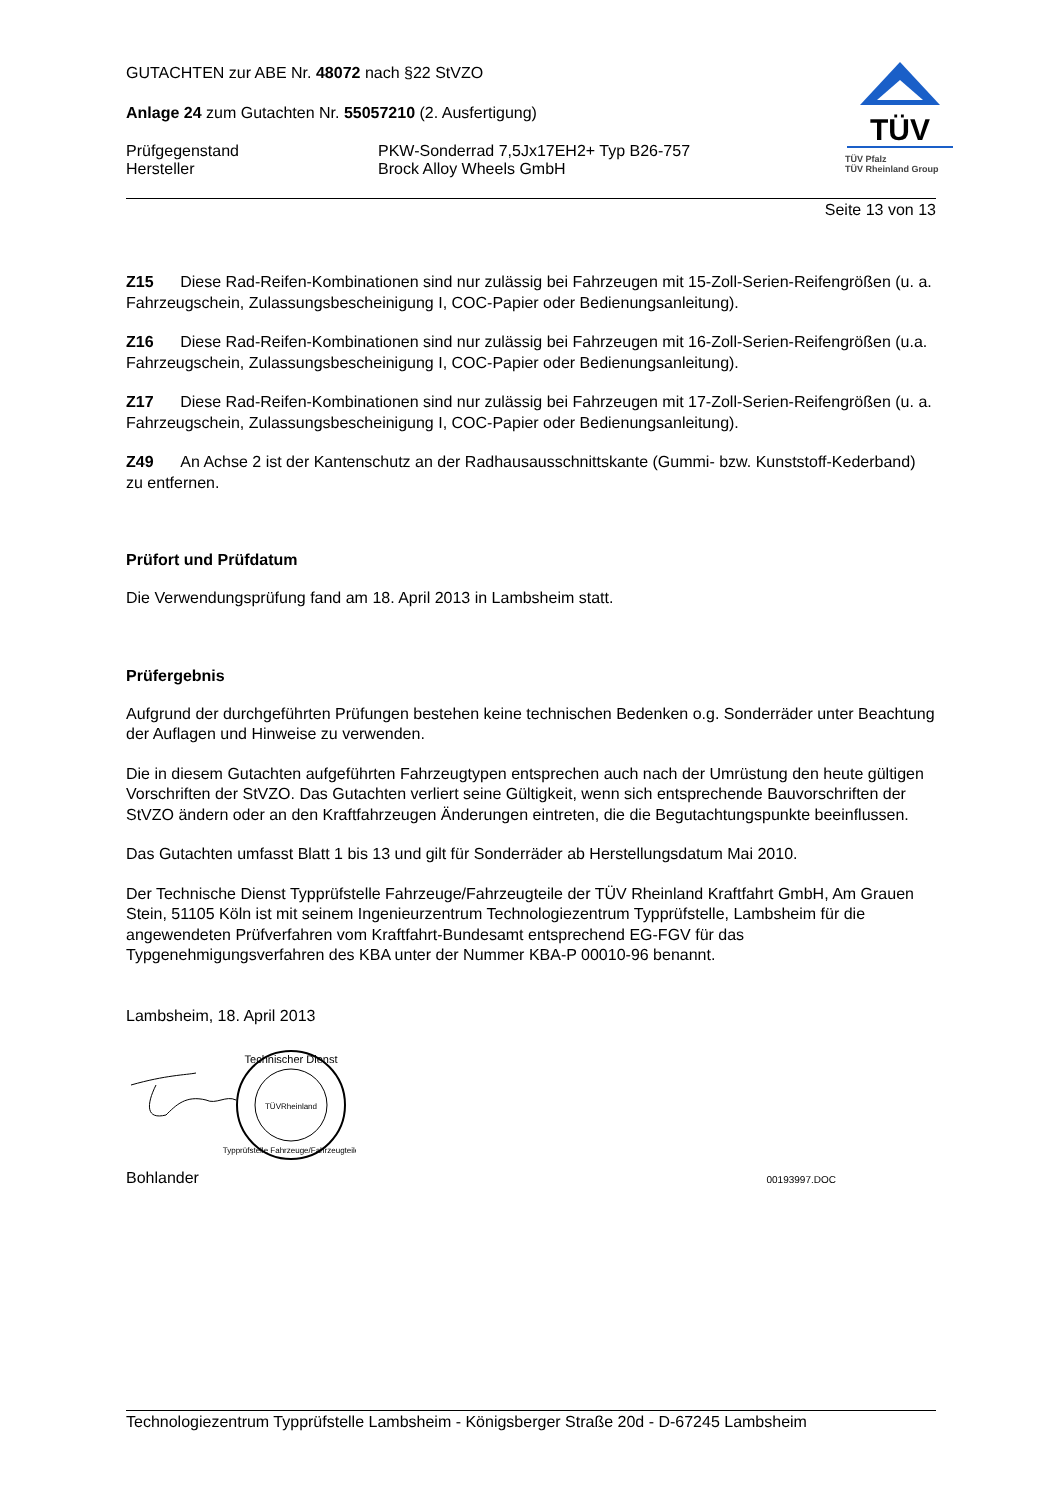TÜV
TÜV Pfalz
TÜV Rheinland Group
GUTACHTEN zur ABE Nr. 48072 nach §22 StVZO
Anlage 24 zum Gutachten Nr. 55057210 (2. Ausfertigung)
Prüfgegenstand
Hersteller
PKW-Sonderrad 7,5Jx17EH2+ Typ B26-757
Brock Alloy Wheels GmbH
Seite 13 von 13
Z15 Diese Rad-Reifen-Kombinationen sind nur zulässig bei Fahrzeugen mit 15-Zoll-Serien-Reifengrößen (u. a. Fahrzeugschein, Zulassungsbescheinigung I, COC-Papier oder Bedienungsanleitung).
Z16 Diese Rad-Reifen-Kombinationen sind nur zulässig bei Fahrzeugen mit 16-Zoll-Serien-Reifengrößen (u.a. Fahrzeugschein, Zulassungsbescheinigung I, COC-Papier oder Bedienungsanleitung).
Z17 Diese Rad-Reifen-Kombinationen sind nur zulässig bei Fahrzeugen mit 17-Zoll-Serien-Reifengrößen (u. a. Fahrzeugschein, Zulassungsbescheinigung I, COC-Papier oder Bedienungsanleitung).
Z49 An Achse 2 ist der Kantenschutz an der Radhausausschnittskante (Gummi- bzw. Kunststoff-Kederband) zu entfernen.
Prüfort und Prüfdatum
Die Verwendungsprüfung fand am 18. April 2013 in Lambsheim statt.
Prüfergebnis
Aufgrund der durchgeführten Prüfungen bestehen keine technischen Bedenken o.g. Sonderräder unter Beachtung der Auflagen und Hinweise zu verwenden.
Die in diesem Gutachten aufgeführten Fahrzeugtypen entsprechen auch nach der Umrüstung den heute gültigen Vorschriften der StVZO. Das Gutachten verliert seine Gültigkeit, wenn sich entsprechende Bauvorschriften der StVZO ändern oder an den Kraftfahrzeugen Änderungen eintreten, die die Begutachtungspunkte beeinflussen.
Das Gutachten umfasst Blatt 1 bis 13 und gilt für Sonderräder ab Herstellungsdatum Mai 2010.
Der Technische Dienst Typprüfstelle Fahrzeuge/Fahrzeugteile der TÜV Rheinland Kraftfahrt GmbH, Am Grauen Stein, 51105 Köln ist mit seinem Ingenieurzentrum Technologiezentrum Typprüfstelle, Lambsheim für die angewendeten Prüfverfahren vom Kraftfahrt-Bundesamt entsprechend EG-FGV für das Typgenehmigungsverfahren des KBA unter der Nummer KBA-P 00010-96 benannt.
Lambsheim, 18. April 2013
Technischer Dienst
TÜVRheinland
Typprüfstelle Fahrzeuge/Fahrzeugteile
Bohlander 00193997.DOC
Technologiezentrum Typprüfstelle Lambsheim - Königsberger Straße 20d - D-67245 Lambsheim